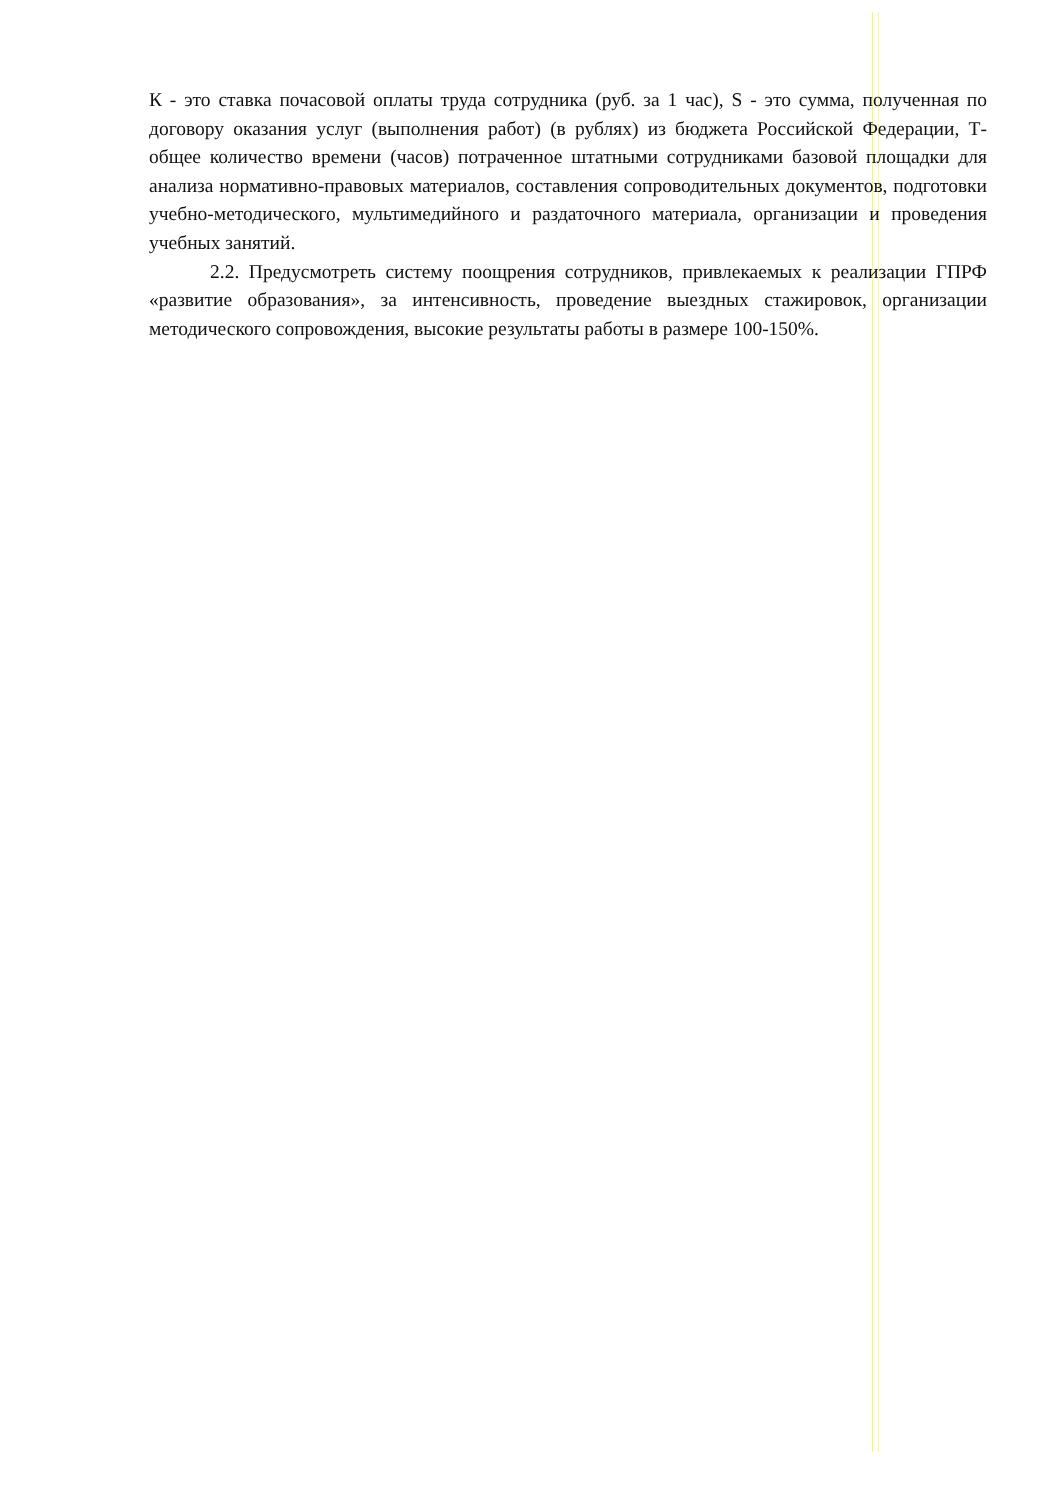К - это ставка почасовой оплаты труда сотрудника (руб. за 1 час), S - это сумма, полученная по договору оказания услуг (выполнения работ) (в рублях) из бюджета Российской Федерации, Т-общее количество времени (часов) потраченное штатными сотрудниками базовой площадки для анализа нормативно-правовых материалов, составления сопроводительных документов, подготовки учебно-методического, мультимедийного и раздаточного материала, организации и проведения учебных занятий.
2.2. Предусмотреть систему поощрения сотрудников, привлекаемых к реализации ГПРФ «развитие образования», за интенсивность, проведение выездных стажировок, организации методического сопровождения, высокие результаты работы в размере 100-150%.